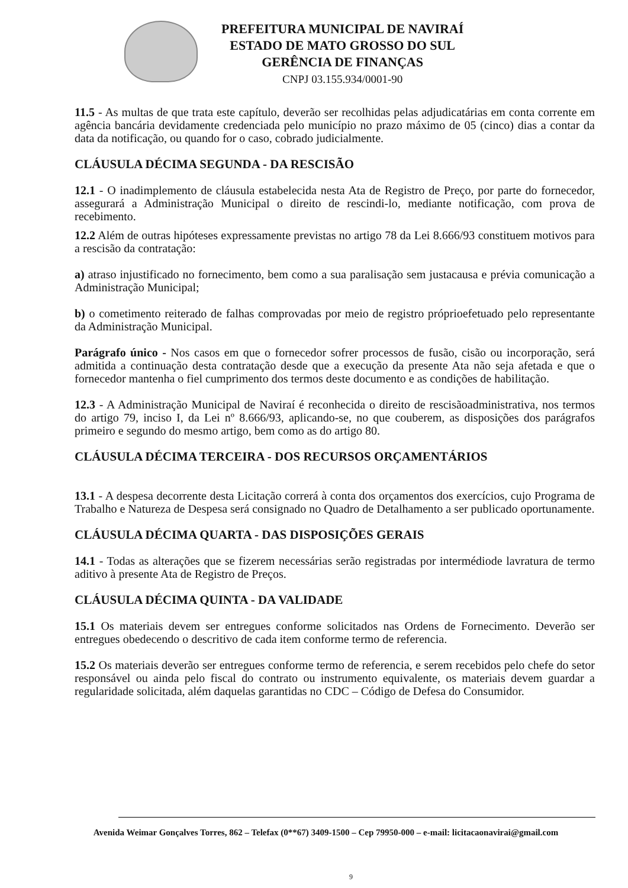PREFEITURA MUNICIPAL DE NAVIRAÍ
ESTADO DE MATO GROSSO DO SUL
GERÊNCIA DE FINANÇAS
CNPJ 03.155.934/0001-90
11.5 - As multas de que trata este capítulo, deverão ser recolhidas pelas adjudicatárias em conta corrente em agência bancária devidamente credenciada pelo município no prazo máximo de 05 (cinco) dias a contar da data da notificação, ou quando for o caso, cobrado judicialmente.
CLÁUSULA DÉCIMA SEGUNDA - DA RESCISÃO
12.1 - O inadimplemento de cláusula estabelecida nesta Ata de Registro de Preço, por parte do fornecedor, assegurará a Administração Municipal o direito de rescindi-lo, mediante notificação, com prova de recebimento.
12.2 Além de outras hipóteses expressamente previstas no artigo 78 da Lei 8.666/93 constituem motivos para a rescisão da contratação:
a) atraso injustificado no fornecimento, bem como a sua paralisação sem justacausa e prévia comunicação a Administração Municipal;
b) o cometimento reiterado de falhas comprovadas por meio de registro próprioefetuado pelo representante da Administração Municipal.
Parágrafo único - Nos casos em que o fornecedor sofrer processos de fusão, cisão ou incorporação, será admitida a continuação desta contratação desde que a execução da presente Ata não seja afetada e que o fornecedor mantenha o fiel cumprimento dos termos deste documento e as condições de habilitação.
12.3 - A Administração Municipal de Naviraí é reconhecida o direito de rescisãoadministrativa, nos termos do artigo 79, inciso I, da Lei nº 8.666/93, aplicando-se, no que couberem, as disposições dos parágrafos primeiro e segundo do mesmo artigo, bem como as do artigo 80.
CLÁUSULA DÉCIMA TERCEIRA - DOS RECURSOS ORÇAMENTÁRIOS
13.1 - A despesa decorrente desta Licitação correrá à conta dos orçamentos dos exercícios, cujo Programa de Trabalho e Natureza de Despesa será consignado no Quadro de Detalhamento a ser publicado oportunamente.
CLÁUSULA DÉCIMA QUARTA - DAS DISPOSIÇÕES GERAIS
14.1 - Todas as alterações que se fizerem necessárias serão registradas por intermédiode lavratura de termo aditivo à presente Ata de Registro de Preços.
CLÁUSULA DÉCIMA QUINTA - DA VALIDADE
15.1 Os materiais devem ser entregues conforme solicitados nas Ordens de Fornecimento. Deverão ser entregues obedecendo o descritivo de cada item conforme termo de referencia.
15.2 Os materiais deverão ser entregues conforme termo de referencia, e serem recebidos pelo chefe do setor responsável ou ainda pelo fiscal do contrato ou instrumento equivalente, os materiais devem guardar a regularidade solicitada, além daquelas garantidas no CDC – Código de Defesa do Consumidor.
Avenida Weimar Gonçalves Torres, 862 – Telefax (0**67) 3409-1500 – Cep 79950-000 – e-mail: licitacaonavirai@gmail.com
9